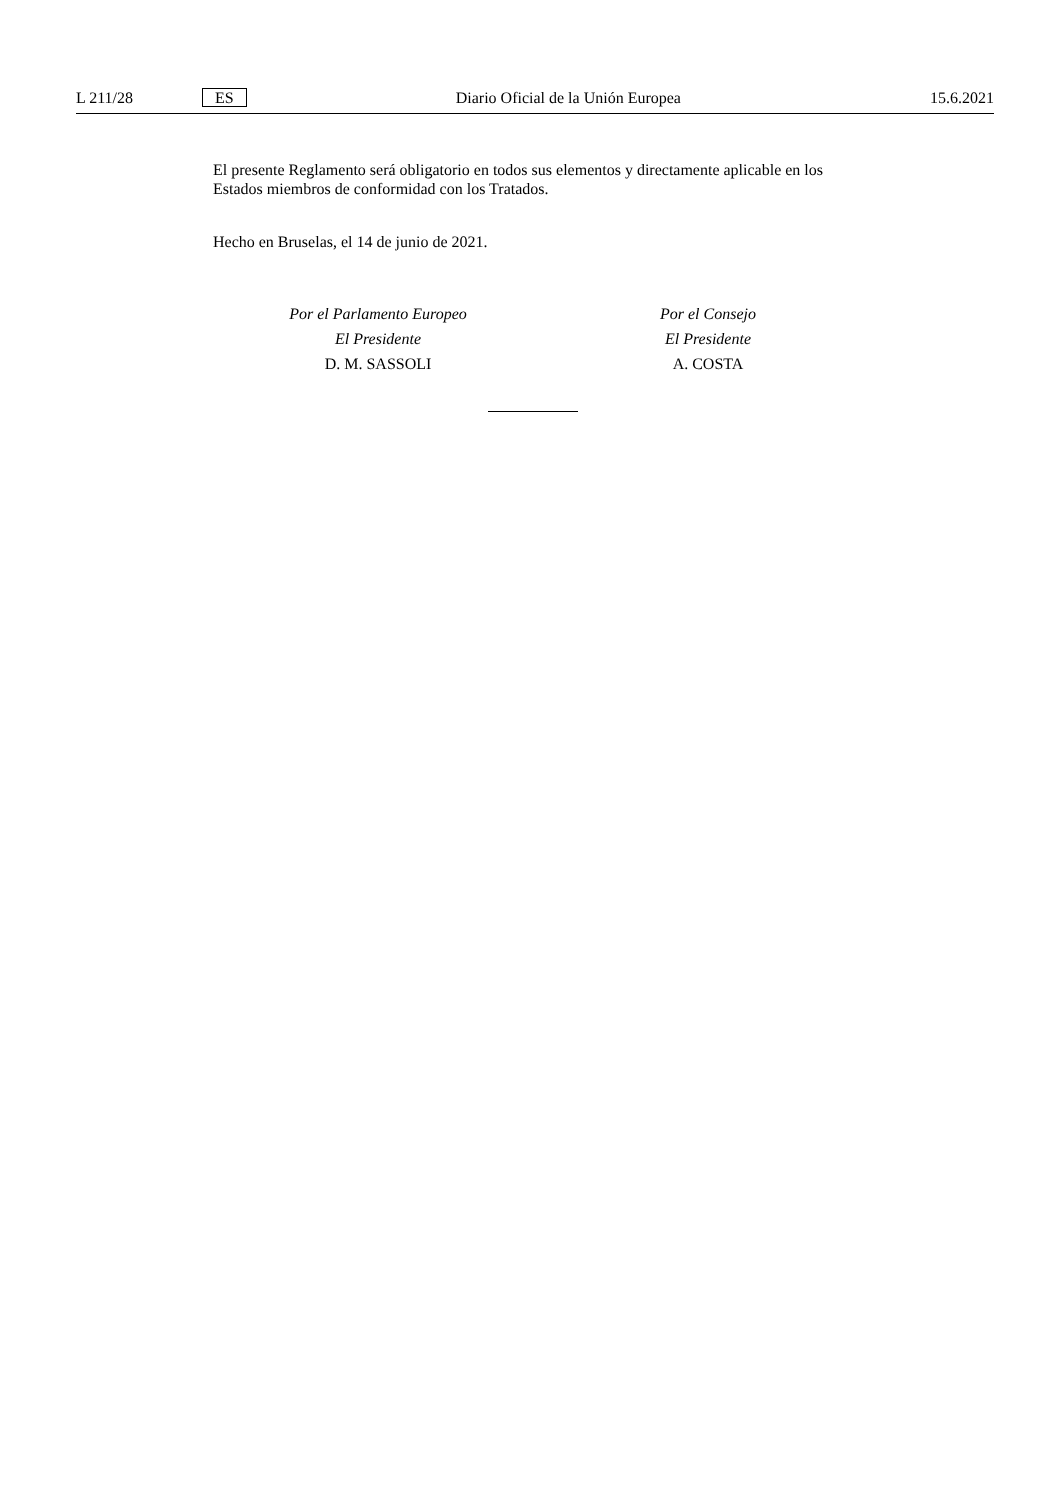L 211/28 ES Diario Oficial de la Unión Europea 15.6.2021
El presente Reglamento será obligatorio en todos sus elementos y directamente aplicable en los Estados miembros de conformidad con los Tratados.
Hecho en Bruselas, el 14 de junio de 2021.
Por el Parlamento Europeo
El Presidente
D. M. SASSOLI
Por el Consejo
El Presidente
A. COSTA